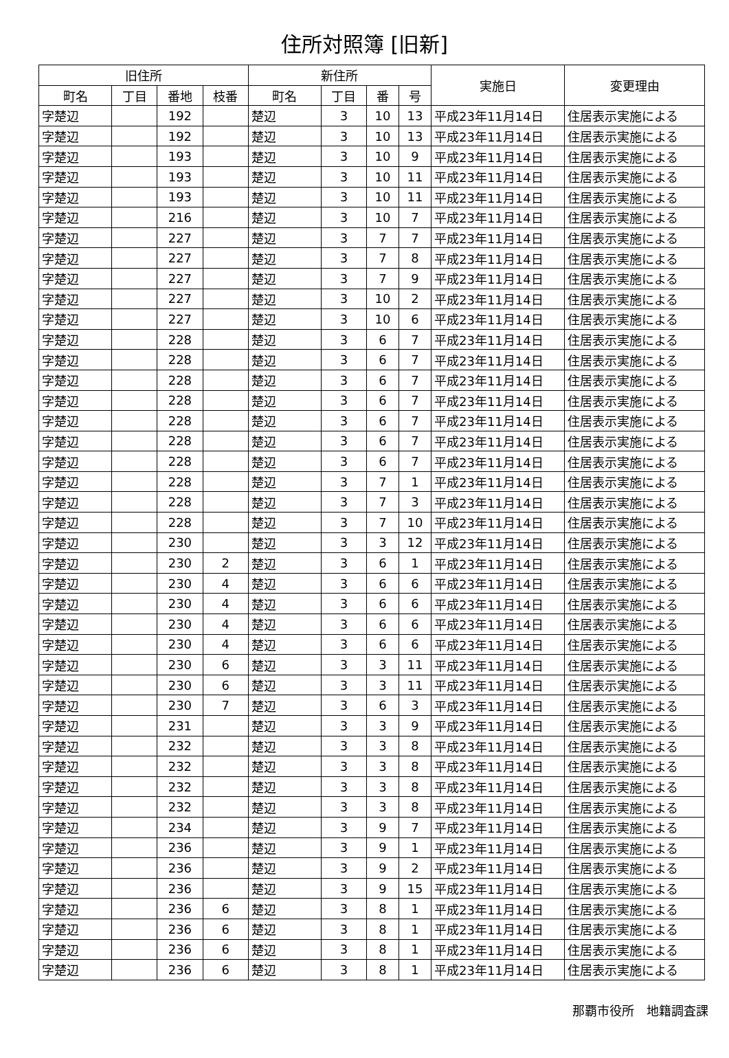住所対照簿 [旧新]
| 旧住所 | | | | 新住所 | | | | 実施日 | 変更理由 |
| --- | --- | --- | --- | --- | --- | --- | --- | --- | --- |
| 町名 | 丁目 | 番地 | 枝番 | 町名 | 丁目 | 番 | 号 | | |
| 字楚辺 | | 192 | | 楚辺 | 3 | 10 | 13 | 平成23年11月14日 | 住居表示実施による |
| 字楚辺 | | 192 | | 楚辺 | 3 | 10 | 13 | 平成23年11月14日 | 住居表示実施による |
| 字楚辺 | | 193 | | 楚辺 | 3 | 10 | 9 | 平成23年11月14日 | 住居表示実施による |
| 字楚辺 | | 193 | | 楚辺 | 3 | 10 | 11 | 平成23年11月14日 | 住居表示実施による |
| 字楚辺 | | 193 | | 楚辺 | 3 | 10 | 11 | 平成23年11月14日 | 住居表示実施による |
| 字楚辺 | | 216 | | 楚辺 | 3 | 10 | 7 | 平成23年11月14日 | 住居表示実施による |
| 字楚辺 | | 227 | | 楚辺 | 3 | 7 | 7 | 平成23年11月14日 | 住居表示実施による |
| 字楚辺 | | 227 | | 楚辺 | 3 | 7 | 8 | 平成23年11月14日 | 住居表示実施による |
| 字楚辺 | | 227 | | 楚辺 | 3 | 7 | 9 | 平成23年11月14日 | 住居表示実施による |
| 字楚辺 | | 227 | | 楚辺 | 3 | 10 | 2 | 平成23年11月14日 | 住居表示実施による |
| 字楚辺 | | 227 | | 楚辺 | 3 | 10 | 6 | 平成23年11月14日 | 住居表示実施による |
| 字楚辺 | | 228 | | 楚辺 | 3 | 6 | 7 | 平成23年11月14日 | 住居表示実施による |
| 字楚辺 | | 228 | | 楚辺 | 3 | 6 | 7 | 平成23年11月14日 | 住居表示実施による |
| 字楚辺 | | 228 | | 楚辺 | 3 | 6 | 7 | 平成23年11月14日 | 住居表示実施による |
| 字楚辺 | | 228 | | 楚辺 | 3 | 6 | 7 | 平成23年11月14日 | 住居表示実施による |
| 字楚辺 | | 228 | | 楚辺 | 3 | 6 | 7 | 平成23年11月14日 | 住居表示実施による |
| 字楚辺 | | 228 | | 楚辺 | 3 | 6 | 7 | 平成23年11月14日 | 住居表示実施による |
| 字楚辺 | | 228 | | 楚辺 | 3 | 6 | 7 | 平成23年11月14日 | 住居表示実施による |
| 字楚辺 | | 228 | | 楚辺 | 3 | 7 | 1 | 平成23年11月14日 | 住居表示実施による |
| 字楚辺 | | 228 | | 楚辺 | 3 | 7 | 3 | 平成23年11月14日 | 住居表示実施による |
| 字楚辺 | | 228 | | 楚辺 | 3 | 7 | 10 | 平成23年11月14日 | 住居表示実施による |
| 字楚辺 | | 230 | | 楚辺 | 3 | 3 | 12 | 平成23年11月14日 | 住居表示実施による |
| 字楚辺 | | 230 | 2 | 楚辺 | 3 | 6 | 1 | 平成23年11月14日 | 住居表示実施による |
| 字楚辺 | | 230 | 4 | 楚辺 | 3 | 6 | 6 | 平成23年11月14日 | 住居表示実施による |
| 字楚辺 | | 230 | 4 | 楚辺 | 3 | 6 | 6 | 平成23年11月14日 | 住居表示実施による |
| 字楚辺 | | 230 | 4 | 楚辺 | 3 | 6 | 6 | 平成23年11月14日 | 住居表示実施による |
| 字楚辺 | | 230 | 4 | 楚辺 | 3 | 6 | 6 | 平成23年11月14日 | 住居表示実施による |
| 字楚辺 | | 230 | 6 | 楚辺 | 3 | 3 | 11 | 平成23年11月14日 | 住居表示実施による |
| 字楚辺 | | 230 | 6 | 楚辺 | 3 | 3 | 11 | 平成23年11月14日 | 住居表示実施による |
| 字楚辺 | | 230 | 7 | 楚辺 | 3 | 6 | 3 | 平成23年11月14日 | 住居表示実施による |
| 字楚辺 | | 231 | | 楚辺 | 3 | 3 | 9 | 平成23年11月14日 | 住居表示実施による |
| 字楚辺 | | 232 | | 楚辺 | 3 | 3 | 8 | 平成23年11月14日 | 住居表示実施による |
| 字楚辺 | | 232 | | 楚辺 | 3 | 3 | 8 | 平成23年11月14日 | 住居表示実施による |
| 字楚辺 | | 232 | | 楚辺 | 3 | 3 | 8 | 平成23年11月14日 | 住居表示実施による |
| 字楚辺 | | 232 | | 楚辺 | 3 | 3 | 8 | 平成23年11月14日 | 住居表示実施による |
| 字楚辺 | | 234 | | 楚辺 | 3 | 9 | 7 | 平成23年11月14日 | 住居表示実施による |
| 字楚辺 | | 236 | | 楚辺 | 3 | 9 | 1 | 平成23年11月14日 | 住居表示実施による |
| 字楚辺 | | 236 | | 楚辺 | 3 | 9 | 2 | 平成23年11月14日 | 住居表示実施による |
| 字楚辺 | | 236 | | 楚辺 | 3 | 9 | 15 | 平成23年11月14日 | 住居表示実施による |
| 字楚辺 | | 236 | 6 | 楚辺 | 3 | 8 | 1 | 平成23年11月14日 | 住居表示実施による |
| 字楚辺 | | 236 | 6 | 楚辺 | 3 | 8 | 1 | 平成23年11月14日 | 住居表示実施による |
| 字楚辺 | | 236 | 6 | 楚辺 | 3 | 8 | 1 | 平成23年11月14日 | 住居表示実施による |
| 字楚辺 | | 236 | 6 | 楚辺 | 3 | 8 | 1 | 平成23年11月14日 | 住居表示実施による |
那覇市役所　地籍調査課